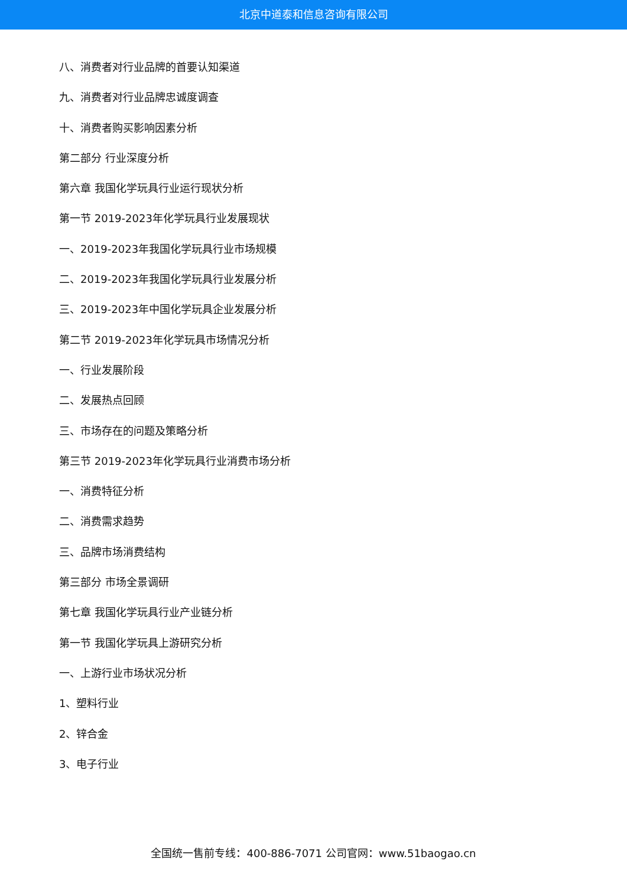北京中道泰和信息咨询有限公司
八、消费者对行业品牌的首要认知渠道
九、消费者对行业品牌忠诚度调查
十、消费者购买影响因素分析
第二部分 行业深度分析
第六章 我国化学玩具行业运行现状分析
第一节 2019-2023年化学玩具行业发展现状
一、2019-2023年我国化学玩具行业市场规模
二、2019-2023年我国化学玩具行业发展分析
三、2019-2023年中国化学玩具企业发展分析
第二节 2019-2023年化学玩具市场情况分析
一、行业发展阶段
二、发展热点回顾
三、市场存在的问题及策略分析
第三节 2019-2023年化学玩具行业消费市场分析
一、消费特征分析
二、消费需求趋势
三、品牌市场消费结构
第三部分 市场全景调研
第七章 我国化学玩具行业产业链分析
第一节 我国化学玩具上游研究分析
一、上游行业市场状况分析
1、塑料行业
2、锌合金
3、电子行业
全国统一售前专线：400-886-7071 公司官网：www.51baogao.cn